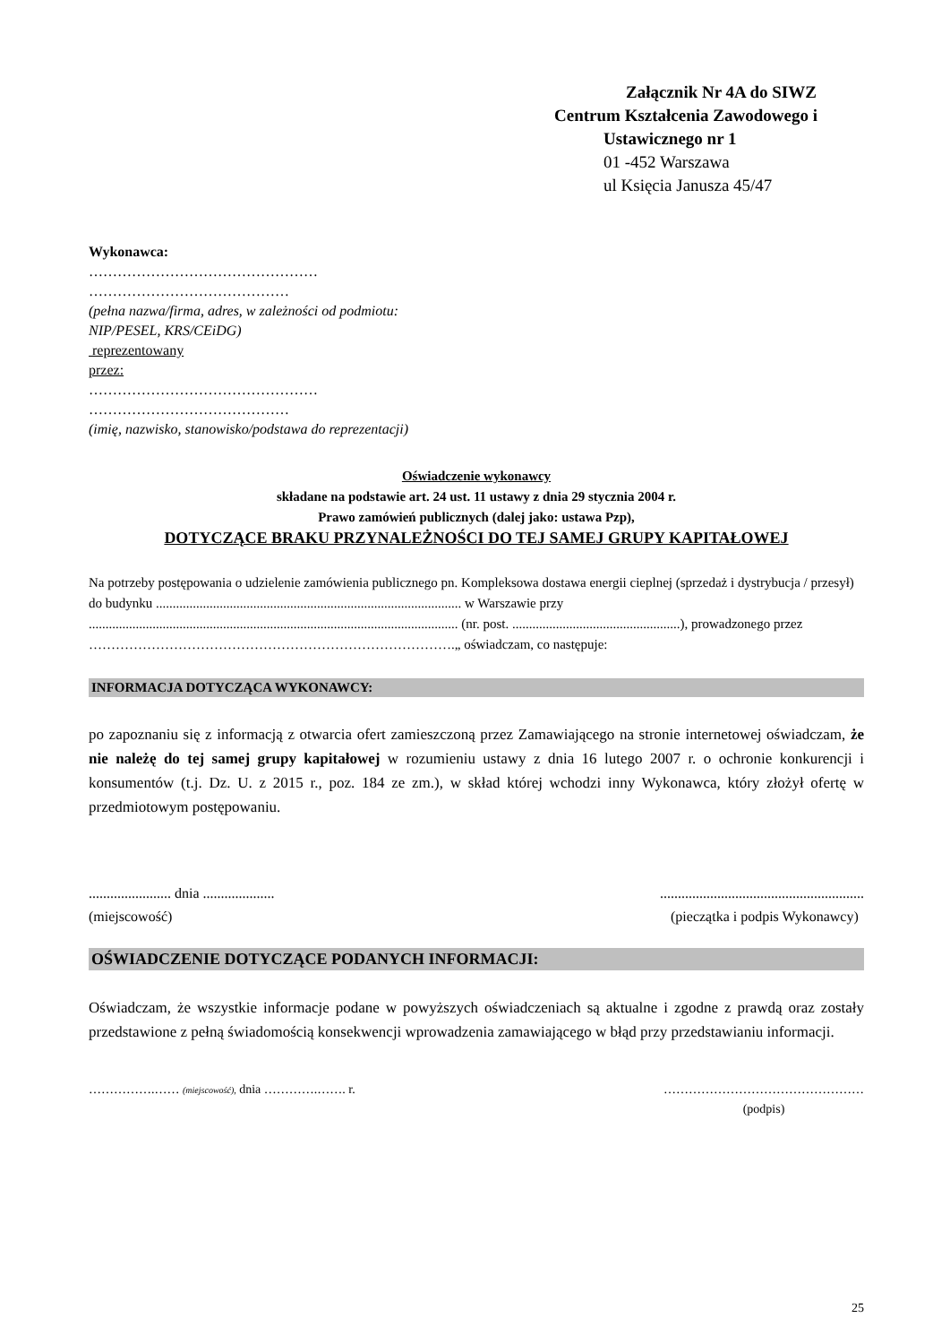Załącznik Nr 4A do SIWZ
Centrum Kształcenia Zawodowego i
Ustawicznego nr 1
01 -452 Warszawa
ul Księcia Janusza 45/47
Wykonawca:
…………………………………………
……………………………………
(pełna nazwa/firma, adres, w zależności od podmiotu: NIP/PESEL, KRS/CEiDG)
reprezentowany
przez:
…………………………………………
……………………………………
(imię, nazwisko, stanowisko/podstawa do reprezentacji)
Oświadczenie wykonawcy
składane na podstawie art. 24 ust. 11 ustawy z dnia 29 stycznia 2004 r.
Prawo zamówień publicznych (dalej jako: ustawa Pzp),
DOTYCZĄCE BRAKU PRZYNALEŻNOŚCI DO TEJ SAMEJ GRUPY KAPITAŁOWEJ
Na potrzeby postępowania o udzielenie zamówienia publicznego pn. Kompleksowa dostawa energii cieplnej (sprzedaż i dystrybucja / przesył) do budynku ........................................................................................... w Warszawie przy .............................................................................................................. (nr. post. ..................................................), prowadzonego przez ……………………………………………………………………….„ oświadczam, co następuje:
INFORMACJA DOTYCZĄCA WYKONAWCY:
po zapoznaniu się z informacją z otwarcia ofert zamieszczoną przez Zamawiającego na stronie internetowej oświadczam, że nie należę do tej samej grupy kapitałowej w rozumieniu ustawy z dnia 16 lutego 2007 r. o ochronie konkurencji i konsumentów (t.j. Dz. U. z 2015 r., poz. 184 ze zm.), w skład której wchodzi inny Wykonawca, który złożył ofertę w przedmiotowym postępowaniu.
....................... dnia ....................
(miejscowość)
.........................................................
(pieczątka i podpis Wykonawcy)
OŚWIADCZENIE DOTYCZĄCE PODANYCH INFORMACJI:
Oświadczam, że wszystkie informacje podane w powyższych oświadczeniach są aktualne i zgodne z prawdą oraz zostały przedstawione z pełną świadomością konsekwencji wprowadzenia zamawiającego w błąd przy przedstawianiu informacji.
…………….…… (miejscowość), dnia ………….……. r.
…………………………………………
(podpis)
25